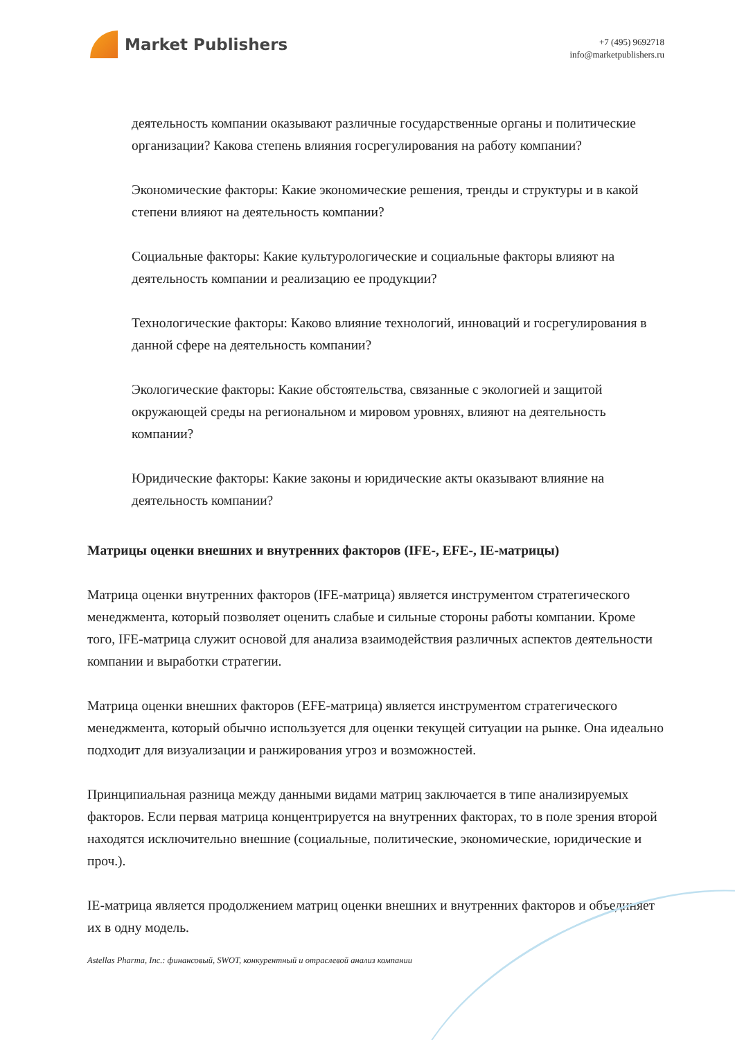Market Publishers
+7 (495) 9692718
info@marketpublishers.ru
деятельность компании оказывают различные государственные органы и политические организации? Какова степень влияния госрегулирования на работу компании?
Экономические факторы: Какие экономические решения, тренды и структуры и в какой степени влияют на деятельность компании?
Социальные факторы: Какие культурологические и социальные факторы влияют на деятельность компании и реализацию ее продукции?
Технологические факторы: Каково влияние технологий, инноваций и госрегулирования в данной сфере на деятельность компании?
Экологические факторы: Какие обстоятельства, связанные с экологией и защитой окружающей среды на региональном и мировом уровнях, влияют на деятельность компании?
Юридические факторы: Какие законы и юридические акты оказывают влияние на деятельность компании?
Матрицы оценки внешних и внутренних факторов (IFE-, EFE-, IE-матрицы)
Матрица оценки внутренних факторов (IFE-матрица) является инструментом стратегического менеджмента, который позволяет оценить слабые и сильные стороны работы компании. Кроме того, IFE-матрица служит основой для анализа взаимодействия различных аспектов деятельности компании и выработки стратегии.
Матрица оценки внешних факторов (EFE-матрица) является инструментом стратегического менеджмента, который обычно используется для оценки текущей ситуации на рынке. Она идеально подходит для визуализации и ранжирования угроз и возможностей.
Принципиальная разница между данными видами матриц заключается в типе анализируемых факторов. Если первая матрица концентрируется на внутренних факторах, то в поле зрения второй находятся исключительно внешние (социальные, политические, экономические, юридические и проч.).
IE-матрица является продолжением матриц оценки внешних и внутренних факторов и объединяет их в одну модель.
Astellas Pharma, Inc.: финансовый, SWOT, конкурентный и отраслевой анализ компании